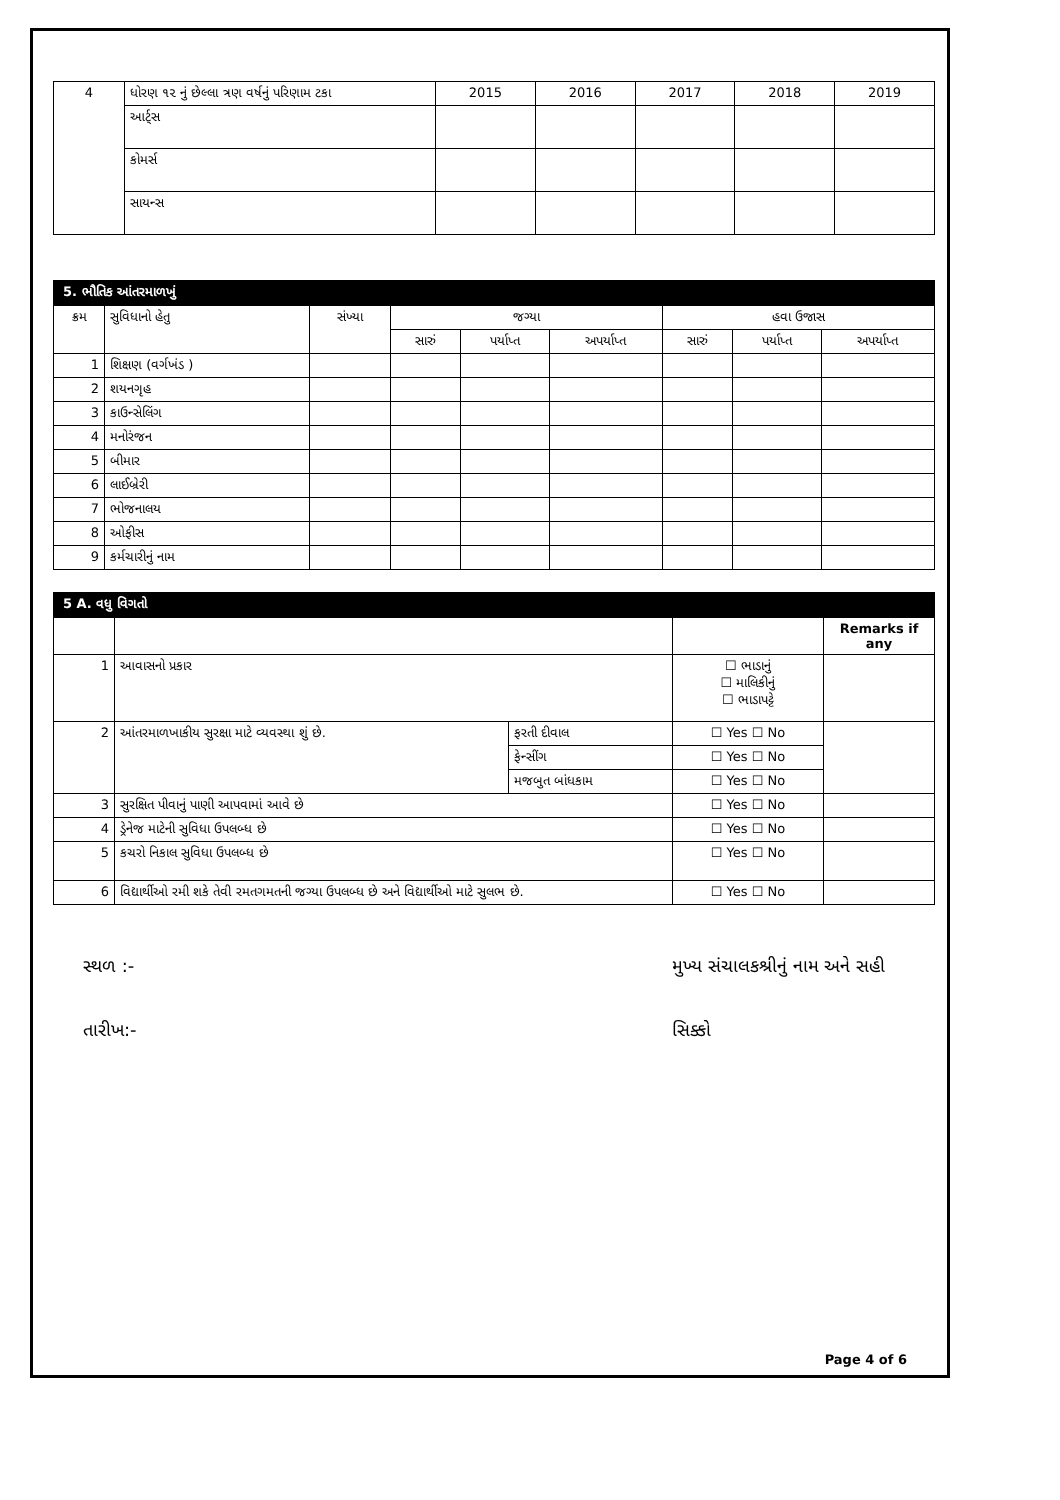| 4 | ધોરણ ૧૨ નું છેલ્લા ત્રણ વર્ષનું પરિણામ ટકા | 2015 | 2016 | 2017 | 2018 | 2019 |
| | આર્ટ્સ | | | | | |
| | કોમર્સ | | | | | |
| | સાયન્સ | | | | | |
5. ભૌતિક આંતરમાળખું
| ક્રમ | સુવિધાનો હેતુ | સંખ્યા | જગ્યા | | | હવા ઉજાસ | | |
| --- | --- | --- | --- | --- | --- | --- | --- | --- |
| | | | સારું | પર્યાપ્ત | અપર્યાપ્ત | સારું | પર્યાપ્ત | અપર્યાપ્ત |
| 1 | શિક્ષણ (વર્ગખંડ ) | | | | | | | |
| 2 | શયનગૃહ | | | | | | | |
| 3 | કાઉન્સેલિંગ | | | | | | | |
| 4 | મનોરંજન | | | | | | | |
| 5 | બીમાર | | | | | | | |
| 6 | લાઈબ્રેરી | | | | | | | |
| 7 | ભોજનાલય | | | | | | | |
| 8 | ઓફીસ | | | | | | | |
| 9 | કર્મચારીનું નામ | | | | | | | |
5 A. વધુ વિગતો
| | | | | Remarks if any |
| 1 | આવાસનો પ્રકાર | | ☐ ભાડાનું ☐ માલિકીનું ☐ ભાડાપટ્ટે | |
| 2 | આંતરમાળખાકીય સુરક્ષા માટે વ્યવસ્થા શું છે. | ફરતી દીવાલ | ☐ Yes ☐ No | |
| | | ફેન્સીંગ | ☐ Yes ☐ No | |
| | | મજબુત બાંધકામ | ☐ Yes ☐ No | |
| 3 | સુરક્ષિત પીવાનું પાણી આપવામાં આવે છે | | ☐ Yes ☐ No | |
| 4 | ડ્રેનેજ માટેની સુવિધા ઉપલબ્ધ છે | | ☐ Yes ☐ No | |
| 5 | કચરો નિકાલ સુવિધા ઉપલબ્ધ છે | | ☐ Yes ☐ No | |
| 6 | વિદ્યાર્થીઓ રમી શકે તેવી રમતગમતની જગ્યા ઉપલબ્ધ છે અને વિદ્યાર્થીઓ માટે સુલભ છે. | | ☐ Yes ☐ No | |
સ્થળ :-
તારીખ:-
મુખ્ય સંચાલકશ્રીનું નામ અને સહી
સિક્કો
Page 4 of 6